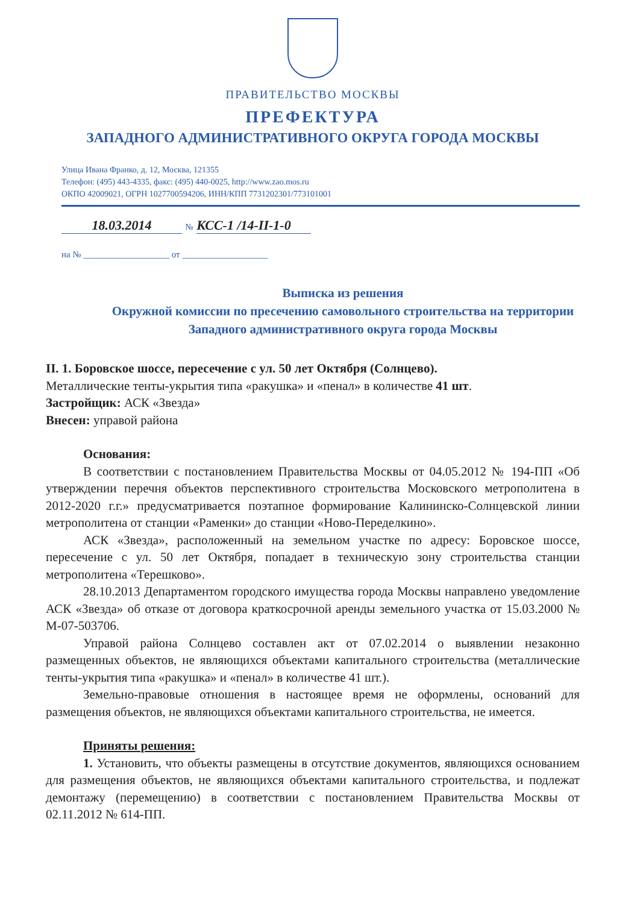ПРАВИТЕЛЬСТВО МОСКВЫ
ПРЕФЕКТУРА
ЗАПАДНОГО АДМИНИСТРАТИВНОГО ОКРУГА ГОРОДА МОСКВЫ
Улица Ивана Франко, д. 12, Москва, 121355
Телефон: (495) 443-4335, факс: (495) 440-0025, http://www.zao.mos.ru
ОКПО 42009021, ОГРН 1027700594206, ИНН/КПП 7731202301/773101001
18.03.2014 № КСС-1 /14-II-1-0
на № ___________________ от ___________________
Выписка из решения
Окружной комиссии по пресечению самовольного строительства на территории Западного административного округа города Москвы
II. 1. Боровское шоссе, пересечение с ул. 50 лет Октября (Солнцево).
Металлические тенты-укрытия типа «ракушка» и «пенал» в количестве 41 шт.
Застройщик: АСК «Звезда»
Внесен: управой района
Основания:
В соответствии с постановлением Правительства Москвы от 04.05.2012 № 194-ПП «Об утверждении перечня объектов перспективного строительства Московского метрополитена в 2012-2020 г.г.» предусматривается поэтапное формирование Калининско-Солнцевской линии метрополитена от станции «Раменки» до станции «Ново-Переделкино».
АСК «Звезда», расположенный на земельном участке по адресу: Боровское шоссе, пересечение с ул. 50 лет Октября, попадает в техническую зону строительства станции метрополитена «Терешково».
28.10.2013 Департаментом городского имущества города Москвы направлено уведомление АСК «Звезда» об отказе от договора краткосрочной аренды земельного участка от 15.03.2000 № М-07-503706.
Управой района Солнцево составлен акт от 07.02.2014 о выявлении незаконно размещенных объектов, не являющихся объектами капитального строительства (металлические тенты-укрытия типа «ракушка» и «пенал» в количестве 41 шт.).
Земельно-правовые отношения в настоящее время не оформлены, оснований для размещения объектов, не являющихся объектами капитального строительства, не имеется.
Приняты решения:
1. Установить, что объекты размещены в отсутствие документов, являющихся основанием для размещения объектов, не являющихся объектами капитального строительства, и подлежат демонтажу (перемещению) в соответствии с постановлением Правительства Москвы от 02.11.2012 № 614-ПП.